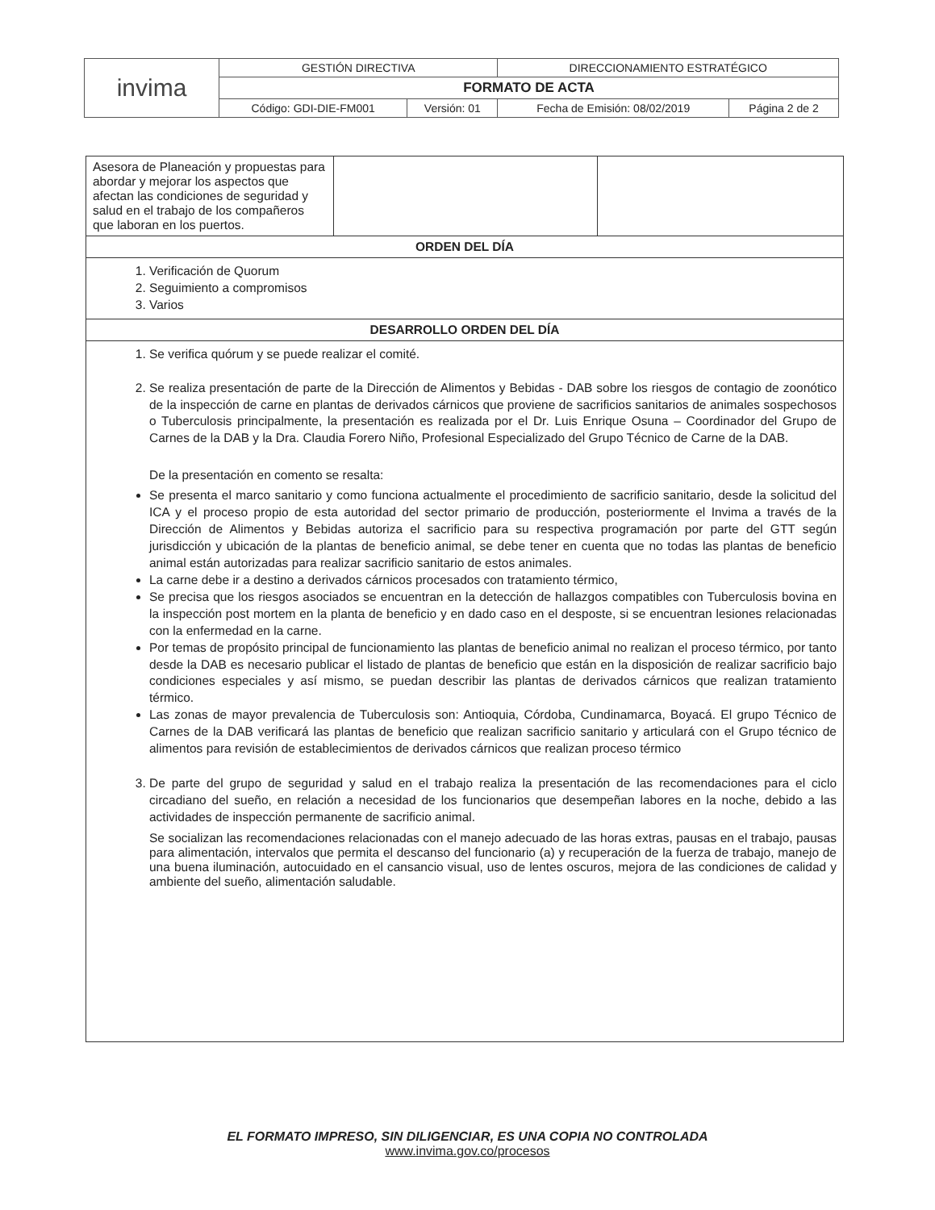| invima | GESTIÓN DIRECTIVA | | DIRECCIONAMIENTO ESTRATÉGICO | |
| | FORMATO DE ACTA | | | |
| | Código: GDI-DIE-FM001 | Versión: 01 | Fecha de Emisión: 08/02/2019 | Página 2 de 2 |
| Asesora de Planeación y propuestas para abordar y mejorar los aspectos que afectan las condiciones de seguridad y salud en el trabajo de los compañeros que laboran en los puertos. | | |
| ORDEN DEL DÍA | | |
| 1. Verificación de Quorum 2. Seguimiento a compromisos 3. Varios | | |
| DESARROLLO ORDEN DEL DÍA | | |
| 1. Se verifica quórum y se puede realizar el comité. 2. Se realiza presentación de parte de la Dirección de Alimentos y Bebidas - DAB sobre los riesgos de contagio de zoonótico de la inspección de carne en plantas de derivados cárnicos que proviene de sacrificios sanitarios de animales sospechosos o Tuberculosis principalmente, la presentación es realizada por el Dr. Luis Enrique Osuna – Coordinador del Grupo de Carnes de la DAB y la Dra. Claudia Forero Niño, Profesional Especializado del Grupo Técnico de Carne de la DAB. De la presentación en comento se resalta: Se presenta el marco sanitario y como funciona actualmente el procedimiento de sacrificio sanitario, desde la solicitud del ICA y el proceso propio de esta autoridad del sector primario de producción, posteriormente el Invima a través de la Dirección de Alimentos y Bebidas autoriza el sacrificio para su respectiva programación por parte del GTT según jurisdicción y ubicación de la plantas de beneficio animal, se debe tener en cuenta que no todas las plantas de beneficio animal están autorizadas para realizar sacrificio sanitario de estos animales. La carne debe ir a destino a derivados cárnicos procesados con tratamiento térmico, Se precisa que los riesgos asociados se encuentran en la detección de hallazgos compatibles con Tuberculosis bovina en la inspección post mortem en la planta de beneficio y en dado caso en el desposte, si se encuentran lesiones relacionadas con la enfermedad en la carne. Por temas de propósito principal de funcionamiento las plantas de beneficio animal no realizan el proceso térmico, por tanto desde la DAB es necesario publicar el listado de plantas de beneficio que están en la disposición de realizar sacrificio bajo condiciones especiales y así mismo, se puedan describir las plantas de derivados cárnicos que realizan tratamiento térmico. Las zonas de mayor prevalencia de Tuberculosis son: Antioquia, Córdoba, Cundinamarca, Boyacá. El grupo Técnico de Carnes de la DAB verificará las plantas de beneficio que realizan sacrificio sanitario y articulará con el Grupo técnico de alimentos para revisión de establecimientos de derivados cárnicos que realizan proceso térmico 3. De parte del grupo de seguridad y salud en el trabajo realiza la presentación de las recomendaciones para el ciclo circadiano del sueño, en relación a necesidad de los funcionarios que desempeñan labores en la noche, debido a las actividades de inspección permanente de sacrificio animal. Se socializan las recomendaciones relacionadas con el manejo adecuado de las horas extras, pausas en el trabajo, pausas para alimentación, intervalos que permita el descanso del funcionario (a) y recuperación de la fuerza de trabajo, manejo de una buena iluminación, autocuidado en el cansancio visual, uso de lentes oscuros, mejora de las condiciones de calidad y ambiente del sueño, alimentación saludable. | | |
EL FORMATO IMPRESO, SIN DILIGENCIAR, ES UNA COPIA NO CONTROLADA
www.invima.gov.co/procesos